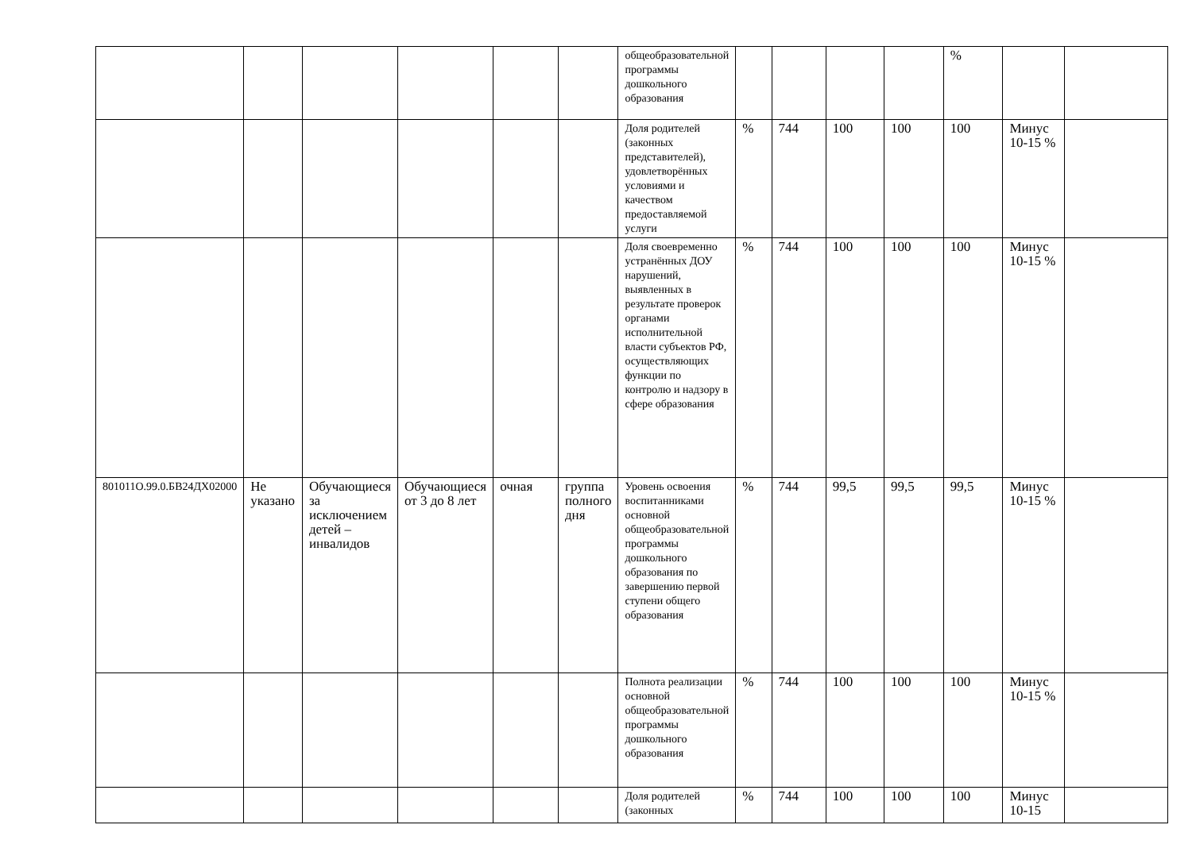| | | | | | | общеобразовательной программы дошкольного образования | | | | | % | | |
| | | | | | | Доля родителей (законных представителей), удовлетворённых условиями и качеством предоставляемой услуги | % | 744 | 100 | 100 | 100 | Минус 10-15 % | |
| | | | | | | Доля своевременно устранённых ДОУ нарушений, выявленных в результате проверок органами исполнительной власти субъектов РФ, осуществляющих функции по контролю и надзору в сфере образования | % | 744 | 100 | 100 | 100 | Минус 10-15 % | |
| 801011О.99.0.БВ24ДХ02000 | Не указано | Обучающиеся за исключением детей – инвалидов | Обучающиеся от 3 до 8 лет | очная | группа полного дня | Уровень освоения воспитанниками основной общеобразовательной программы дошкольного образования по завершению первой ступени общего образования | % | 744 | 99,5 | 99,5 | 99,5 | Минус 10-15 % | |
| | | | | | | Полнота реализации основной общеобразовательной программы дошкольного образования | % | 744 | 100 | 100 | 100 | Минус 10-15 % | |
| | | | | | | Доля родителей (законных | % | 744 | 100 | 100 | 100 | Минус 10-15 | |